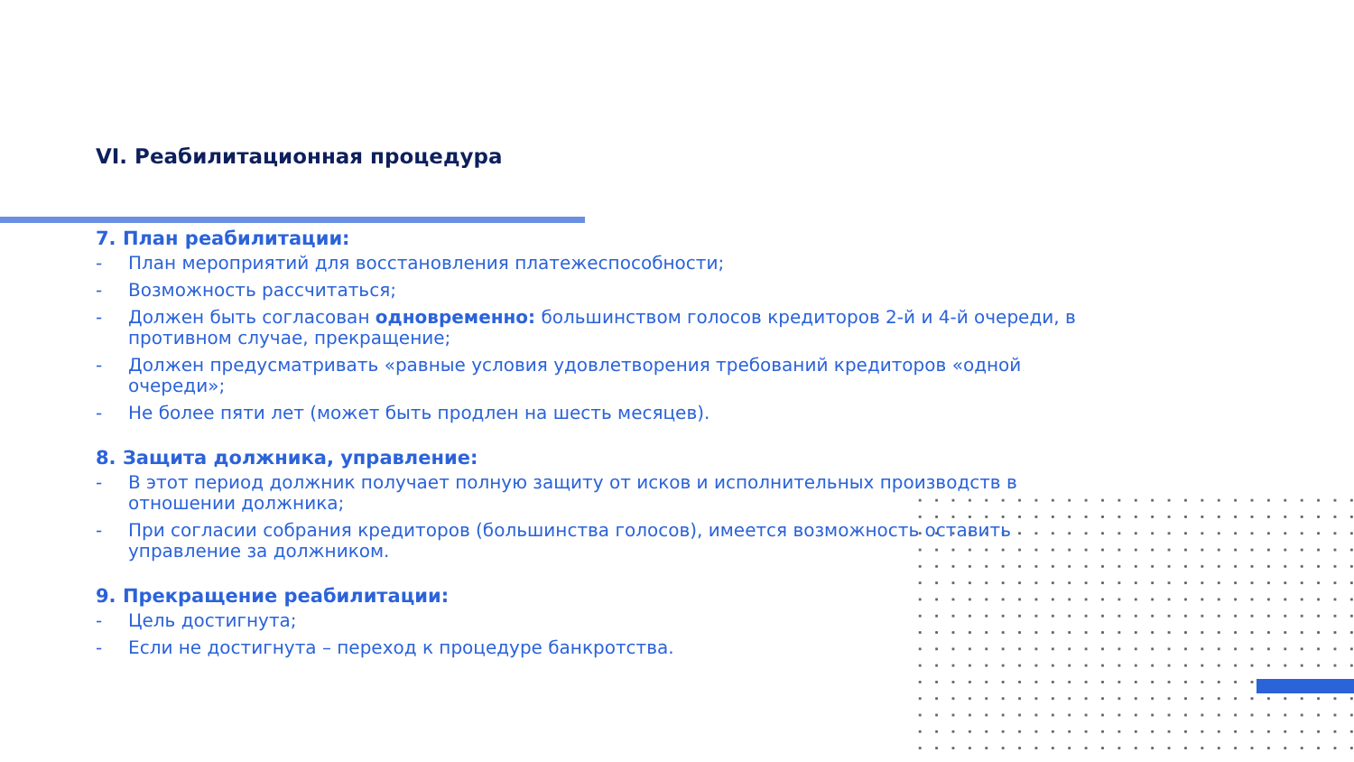VI. Реабилитационная процедура
7. План реабилитации:
- План мероприятий для восстановления платежеспособности;
- Возможность рассчитаться;
- Должен быть согласован одновременно: большинством голосов кредиторов 2-й и 4-й очереди, в противном случае, прекращение;
- Должен предусматривать «равные условия удовлетворения требований кредиторов «одной очереди»;
- Не более пяти лет (может быть продлен на шесть месяцев).
8. Защита должника, управление:
- В этот период должник получает полную защиту от исков и исполнительных производств в отношении должника;
- При согласии собрания кредиторов (большинства голосов), имеется возможность оставить управление за должником.
9. Прекращение реабилитации:
- Цель достигнута;
- Если не достигнута – переход к процедуре банкротства.